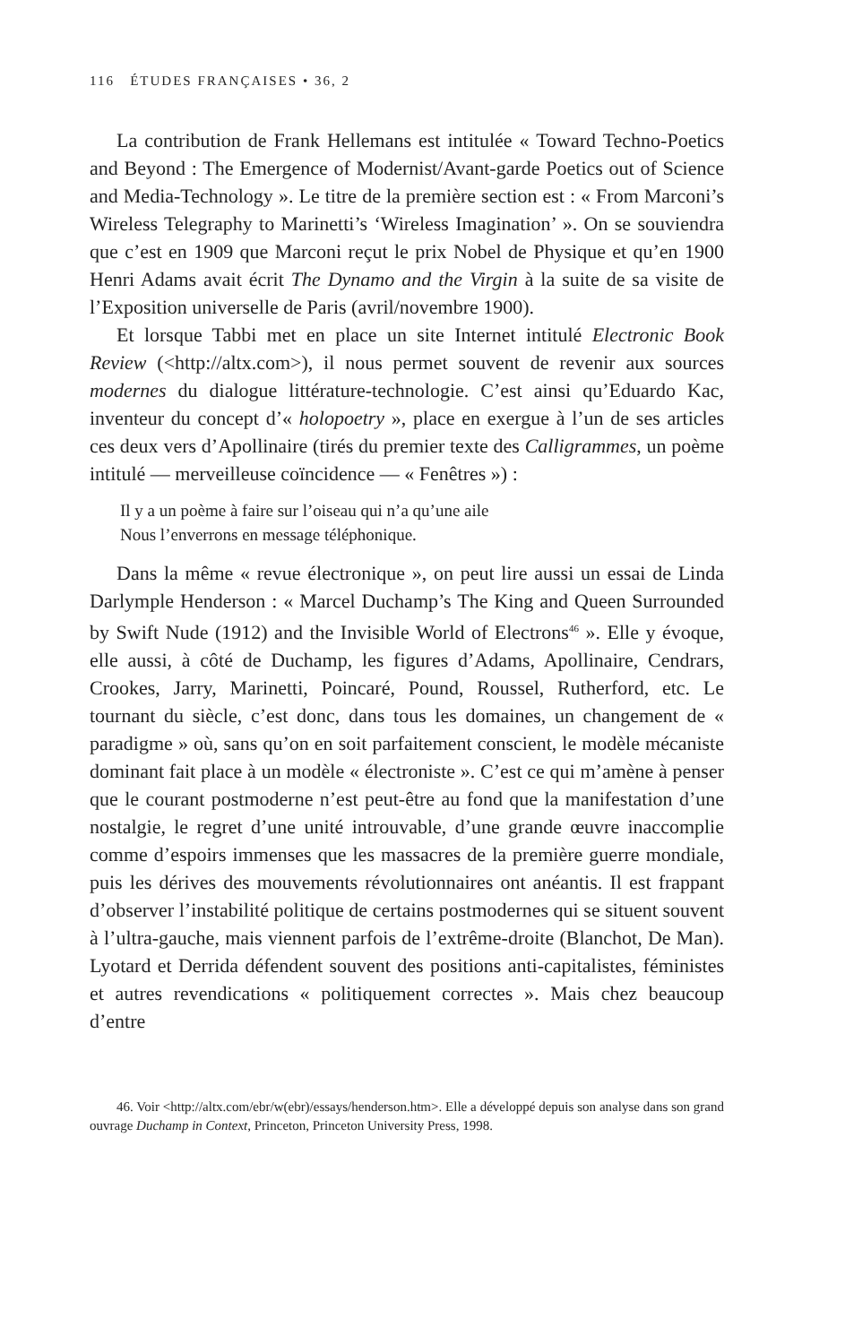116 ÉTUDES FRANÇAISES • 36, 2
La contribution de Frank Hellemans est intitulée « Toward Techno-Poetics and Beyond : The Emergence of Modernist/Avant-garde Poetics out of Science and Media-Technology ». Le titre de la première section est : « From Marconi’s Wireless Telegraphy to Marinetti’s ‘Wireless Imagination’ ». On se souviendra que c’est en 1909 que Marconi reçut le prix Nobel de Physique et qu’en 1900 Henri Adams avait écrit The Dynamo and the Virgin à la suite de sa visite de l’Exposition universelle de Paris (avril/novembre 1900).
Et lorsque Tabbi met en place un site Internet intitulé Electronic Book Review (<http://altx.com>), il nous permet souvent de revenir aux sources modernes du dialogue littérature-technologie. C’est ainsi qu’Eduardo Kac, inventeur du concept d’« holopoetry », place en exergue à l’un de ses articles ces deux vers d’Apollinaire (tirés du premier texte des Calligrammes, un poème intitulé — merveilleuse coïncidence — « Fenêtres ») :
Il y a un poème à faire sur l’oiseau qui n’a qu’une aile
Nous l’enverrons en message téléphonique.
Dans la même « revue électronique », on peut lire aussi un essai de Linda Darlymple Henderson : « Marcel Duchamp’s The King and Queen Surrounded by Swift Nude (1912) and the Invisible World of Electrons<sup>46</sup> ». Elle y évoque, elle aussi, à côté de Duchamp, les figures d’Adams, Apollinaire, Cendrars, Crookes, Jarry, Marinetti, Poincaré, Pound, Roussel, Rutherford, etc. Le tournant du siècle, c’est donc, dans tous les domaines, un changement de « paradigme » où, sans qu’on en soit parfaitement conscient, le modèle mécaniste dominant fait place à un modèle « électroniste ». C’est ce qui m’amène à penser que le courant postmoderne n’est peut-être au fond que la manifestation d’une nostalgie, le regret d’une unité introuvable, d’une grande œuvre inaccomplie comme d’espoirs immenses que les massacres de la première guerre mondiale, puis les dérives des mouvements révolutionnaires ont anéantis. Il est frappant d’observer l’instabilité politique de certains postmodernes qui se situent souvent à l’ultra-gauche, mais viennent parfois de l’extrême-droite (Blanchot, De Man). Lyotard et Derrida défendent souvent des positions anti-capitalistes, féministes et autres revendications « politiquement correctes ». Mais chez beaucoup d’entre
46. Voir <http://altx.com/ebr/w(ebr)/essays/henderson.htm>. Elle a développé depuis son analyse dans son grand ouvrage Duchamp in Context, Princeton, Princeton University Press, 1998.